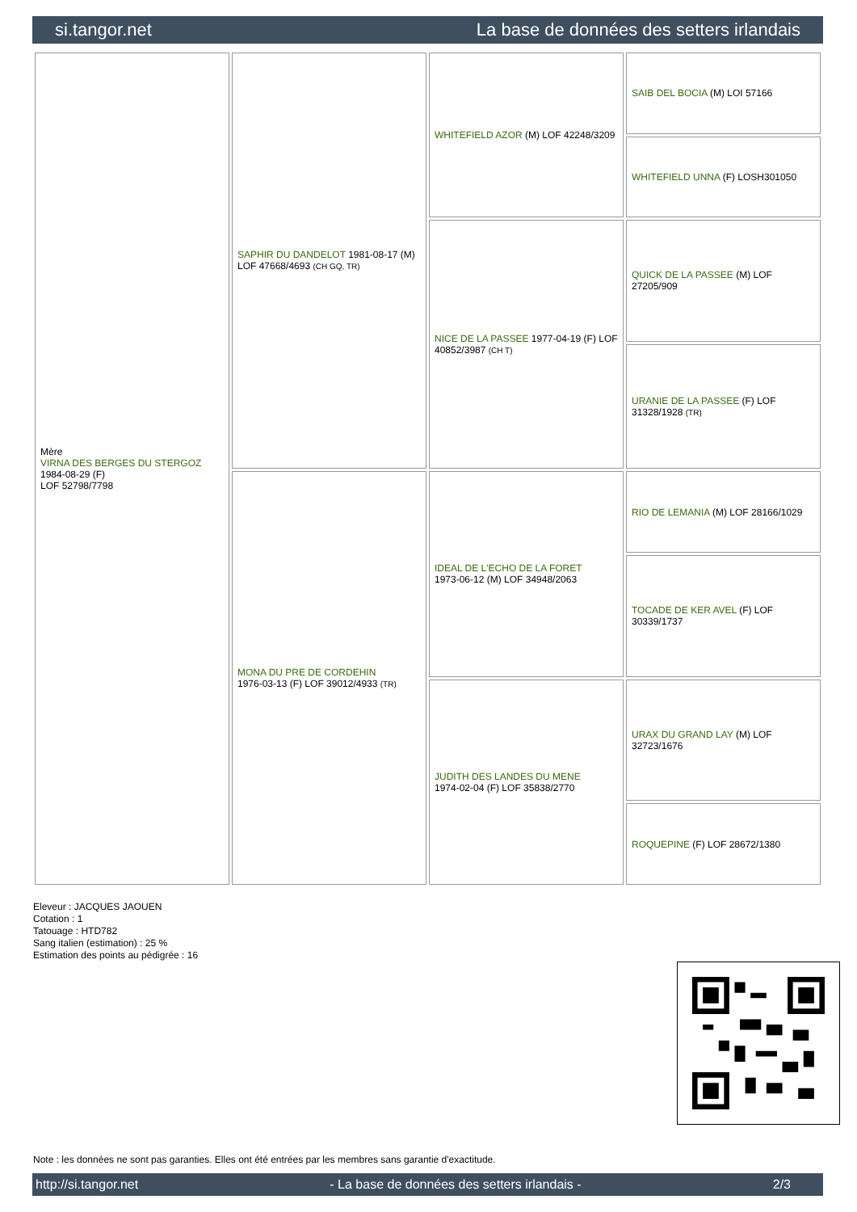si.tangor.net La base de données des setters irlandais
| Mère VIRNA DES BERGES DU STERGOZ 1984-08-29 (F) LOF 52798/7798 | SAPHIR DU DANDELOT 1981-08-17 (M) LOF 47668/4693 (CH GQ, TR) | WHITEFIELD AZOR (M) LOF 42248/3209 | SAIB DEL BOCIA (M) LOI 57166 |
| | | | WHITEFIELD UNNA (F) LOSH301050 |
| | | NICE DE LA PASSEE 1977-04-19 (F) LOF 40852/3987 (CH T) | QUICK DE LA PASSEE (M) LOF 27205/909 |
| | | | URANIE DE LA PASSEE (F) LOF 31328/1928 (TR) |
| | MONA DU PRE DE CORDEHIN 1976-03-13 (F) LOF 39012/4933 (TR) | IDEAL DE L'ECHO DE LA FORET 1973-06-12 (M) LOF 34948/2063 | RIO DE LEMANIA (M) LOF 28166/1029 |
| | | | TOCADE DE KER AVEL (F) LOF 30339/1737 |
| | | JUDITH DES LANDES DU MENE 1974-02-04 (F) LOF 35838/2770 | URAX DU GRAND LAY (M) LOF 32723/1676 |
| | | | ROQUEPINE (F) LOF 28672/1380 |
Eleveur : JACQUES JAOUEN
Cotation : 1
Tatouage : HTD782
Sang italien (estimation) : 25 %
Estimation des points au pédigrée : 16
Note : les données ne sont pas garanties. Elles ont été entrées par les membres sans garantie d'exactitude.
http://si.tangor.net - La base de données des setters irlandais - 2/3